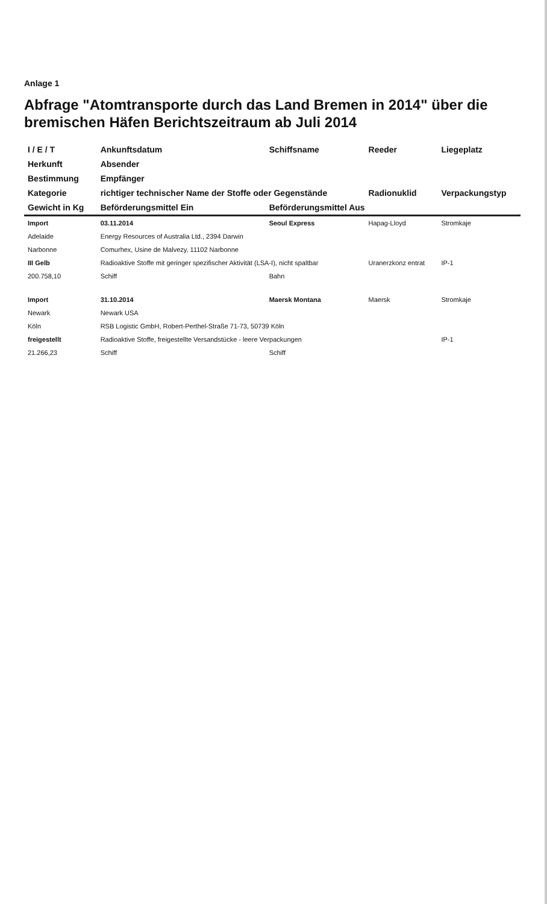Anlage 1
Abfrage "Atomtransporte durch das Land Bremen in 2014" über die bremischen Häfen Berichtszeitraum ab Juli 2014
| I / E / T | Ankunftsdatum | Schiffsname | Reeder | Liegeplatz |
| --- | --- | --- | --- | --- |
| Herkunft | Absender | | | |
| Bestimmung | Empfänger | | | |
| Kategorie | richtiger technischer Name der Stoffe oder Gegenstände | | Radionuklid | Verpackungstyp |
| Gewicht in Kg | Beförderungsmittel Ein | Beförderungsmittel Aus | | |
| Import | 03.11.2014 | Seoul Express | Hapag-Lloyd | Stromkaje |
| Adelaide | Energy Resources of Australia Ltd., 2394 Darwin | | | |
| Narbonne | Comurhex, Usine de Malvezy, 11102 Narbonne | | | |
| III Gelb | Radioaktive Stoffe mit geringer spezifischer Aktivität (LSA-I), nicht spaltbar | | Uranerzkonz entrat | IP-1 |
| 200.758,10 | Schiff | Bahn | | |
| Import | 31.10.2014 | Maersk Montana | Maersk | Stromkaje |
| Newark | Newark USA | | | |
| Köln | RSB Logistic GmbH, Robert-Perthel-Straße 71-73, 50739 Köln | | | |
| freigestellt | Radioaktive Stoffe, freigestellte Versandstücke - leere Verpackungen | | | IP-1 |
| 21.266,23 | Schiff | Schiff | | |